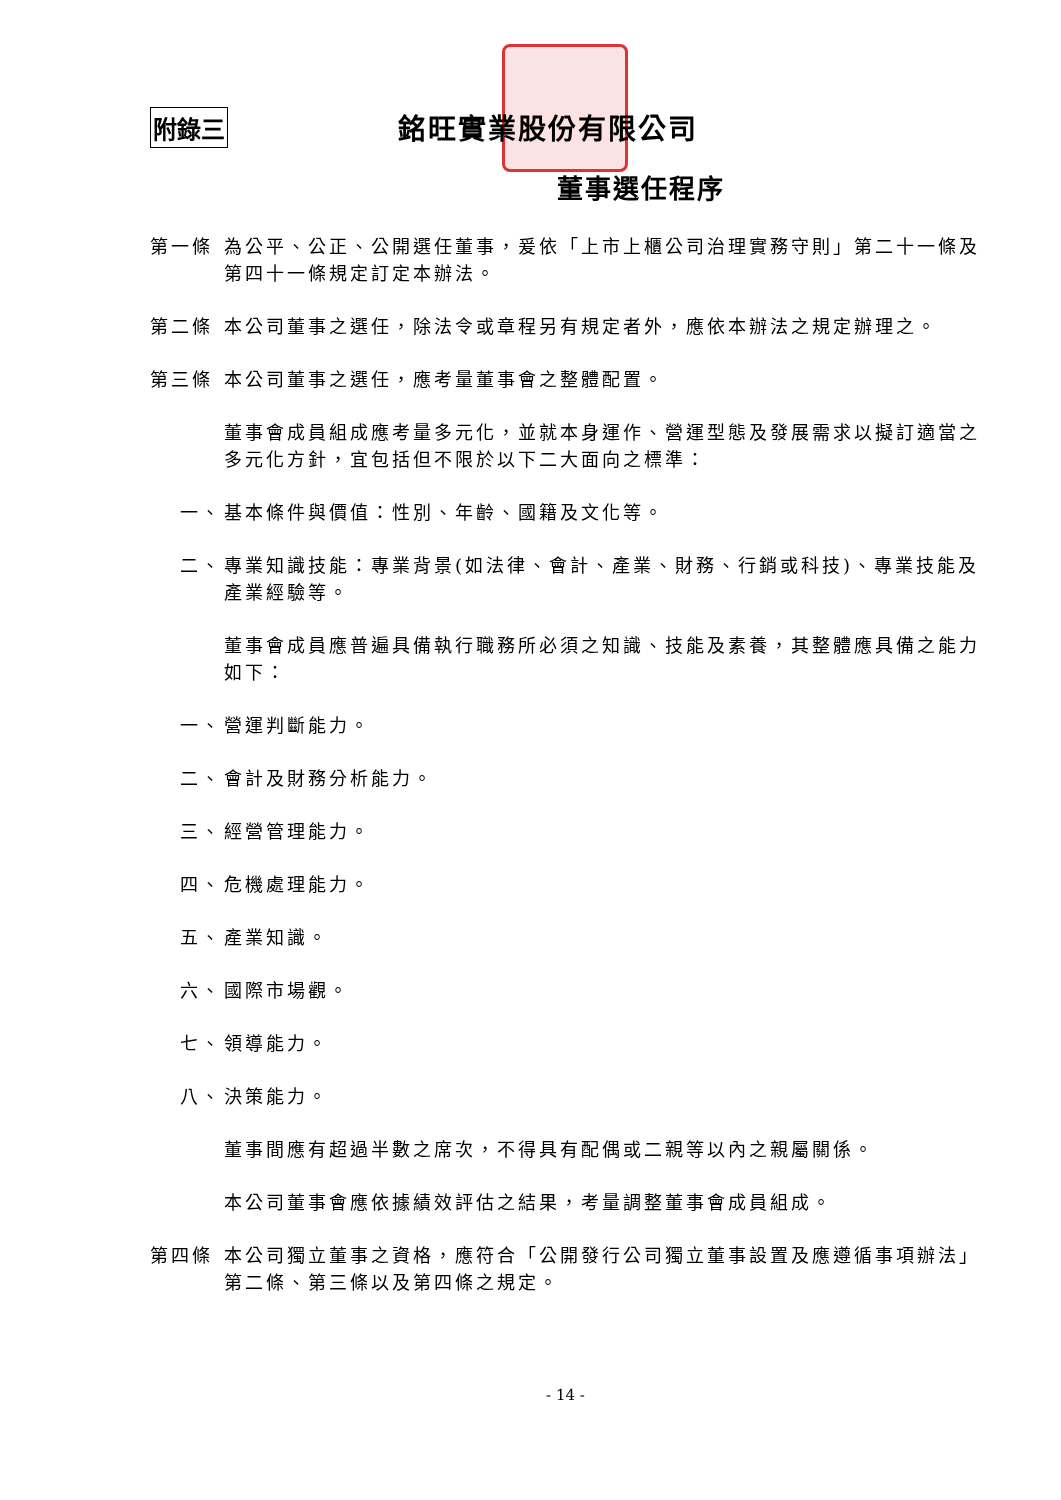附錄三 銘旺實業股份有限公司
董事選任程序
第一條 為公平、公正、公開選任董事，爰依「上市上櫃公司治理實務守則」第二十一條及第四十一條規定訂定本辦法。
第二條 本公司董事之選任，除法令或章程另有規定者外，應依本辦法之規定辦理之。
第三條 本公司董事之選任，應考量董事會之整體配置。
董事會成員組成應考量多元化，並就本身運作、營運型態及發展需求以擬訂適當之多元化方針，宜包括但不限於以下二大面向之標準：
一、 基本條件與價值：性別、年齡、國籍及文化等。
二、 專業知識技能：專業背景(如法律、會計、產業、財務、行銷或科技)、專業技能及產業經驗等。
董事會成員應普遍具備執行職務所必須之知識、技能及素養，其整體應具備之能力如下：
一、 營運判斷能力。
二、 會計及財務分析能力。
三、 經營管理能力。
四、 危機處理能力。
五、 產業知識。
六、 國際市場觀。
七、 領導能力。
八、 決策能力。
董事間應有超過半數之席次，不得具有配偶或二親等以內之親屬關係。
本公司董事會應依據績效評估之結果，考量調整董事會成員組成。
第四條 本公司獨立董事之資格，應符合「公開發行公司獨立董事設置及應遵循事項辦法」第二條、第三條以及第四條之規定。
- 14 -